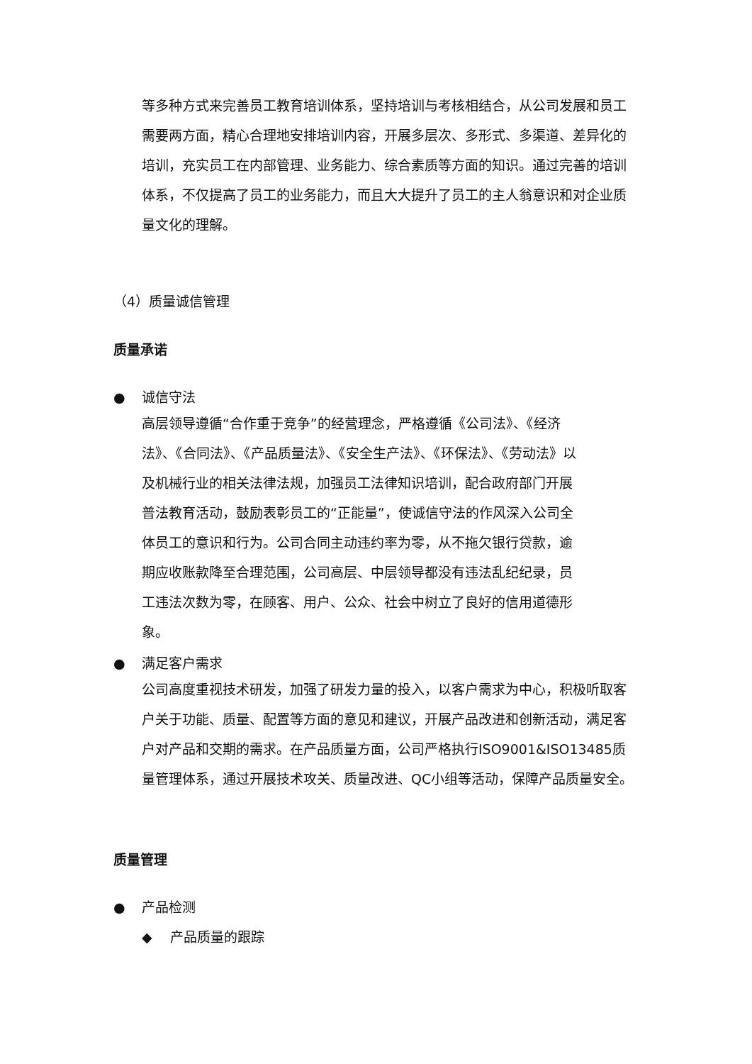等多种方式来完善员工教育培训体系，坚持培训与考核相结合，从公司发展和员工需要两方面，精心合理地安排培训内容，开展多层次、多形式、多渠道、差异化的培训，充实员工在内部管理、业务能力、综合素质等方面的知识。通过完善的培训体系，不仅提高了员工的业务能力，而且大大提升了员工的主人翁意识和对企业质量文化的理解。
（4）质量诚信管理
质量承诺
● 诚信守法
高层领导遵循“合作重于竞争”的经营理念，严格遵循《公司法》、《经济法》、《合同法》、《产品质量法》、《安全生产法》、《环保法》、《劳动法》以及机械行业的相关法律法规，加强员工法律知识培训，配合政府部门开展普法教育活动，鼓励表彰员工的“正能量”，使诚信守法的作风深入公司全体员工的意识和行为。公司合同主动违约率为零，从不拖欠银行贷款，逾期应收账款降至合理范围，公司高层、中层领导都没有违法乱纪纪录，员工违法次数为零，在顾客、用户、公众、社会中树立了良好的信用道德形象。
● 满足客户需求
公司高度重视技术研发，加强了研发力量的投入，以客户需求为中心，积极听取客户关于功能、质量、配置等方面的意见和建议，开展产品改进和创新活动，满足客户对产品和交期的需求。在产品质量方面，公司严格执行ISO9001&ISO13485质量管理体系，通过开展技术攻关、质量改进、QC小组等活动，保障产品质量安全。
质量管理
● 产品检测
◆ 产品质量的跟踪